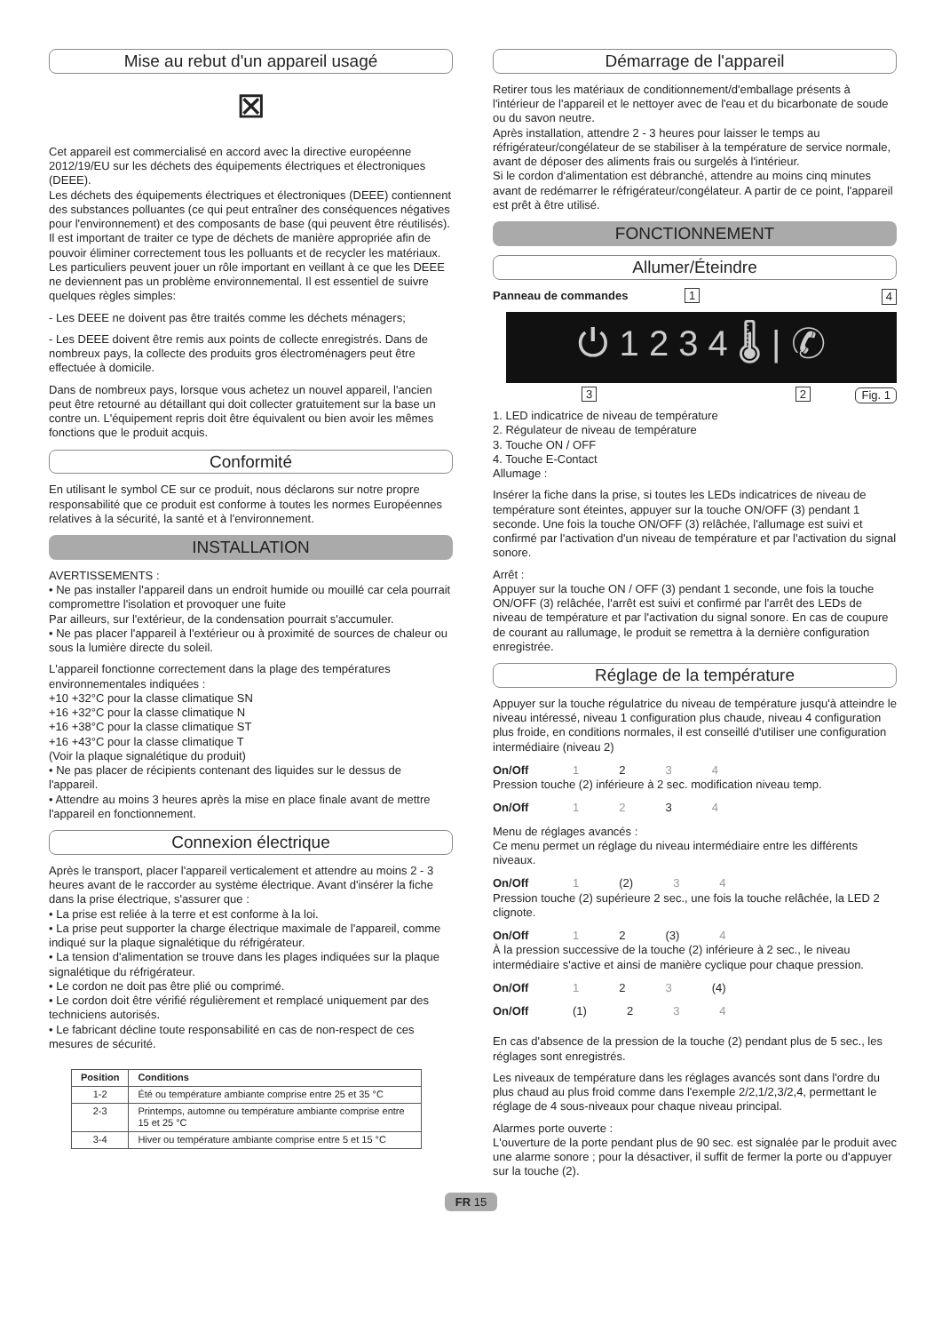Mise au rebut d'un appareil usagé
⊠
Cet appareil est commercialisé en accord avec la directive européenne 2012/19/EU sur les déchets des équipements électriques et électroniques (DEEE).
Les déchets des équipements électriques et électroniques (DEEE) contiennent des substances polluantes (ce qui peut entraîner des conséquences négatives pour l'environnement) et des composants de base (qui peuvent être réutilisés). Il est important de traiter ce type de déchets de manière appropriée afin de pouvoir éliminer correctement tous les polluants et de recycler les matériaux.
Les particuliers peuvent jouer un rôle important en veillant à ce que les DEEE ne deviennent pas un problème environnemental. Il est essentiel de suivre quelques règles simples:
- Les DEEE ne doivent pas être traités comme les déchets ménagers;
- Les DEEE doivent être remis aux points de collecte enregistrés. Dans de nombreux pays, la collecte des produits gros électroménagers peut être effectuée à domicile.
Dans de nombreux pays, lorsque vous achetez un nouvel appareil, l'ancien peut être retourné au détaillant qui doit collecter gratuitement sur la base un contre un. L'équipement repris doit être équivalent ou bien avoir les mêmes fonctions que le produit acquis.
Conformité
En utilisant le symbol CE sur ce produit, nous déclarons sur notre propre responsabilité que ce produit est conforme à toutes les normes Européennes relatives à la sécurité, la santé et à l'environnement.
INSTALLATION
AVERTISSEMENTS :
• Ne pas installer l'appareil dans un endroit humide ou mouillé car cela pourrait compromettre l'isolation et provoquer une fuite
Par ailleurs, sur l'extérieur, de la condensation pourrait s'accumuler.
• Ne pas placer l'appareil à l'extérieur ou à proximité de sources de chaleur ou sous la lumière directe du soleil.
L'appareil fonctionne correctement dans la plage des températures environnementales indiquées :
+10 +32°C pour la classe climatique SN
+16 +32°C pour la classe climatique N
+16 +38°C pour la classe climatique ST
+16 +43°C pour la classe climatique T
(Voir la plaque signalétique du produit)
• Ne pas placer de récipients contenant des liquides sur le dessus de l'appareil.
• Attendre au moins 3 heures après la mise en place finale avant de mettre l'appareil en fonctionnement.
Connexion électrique
Après le transport, placer l'appareil verticalement et attendre au moins 2 - 3 heures avant de le raccorder au système électrique. Avant d'insérer la fiche dans la prise électrique, s'assurer que :
• La prise est reliée à la terre et est conforme à la loi.
• La prise peut supporter la charge électrique maximale de l'appareil, comme indiqué sur la plaque signalétique du réfrigérateur.
• La tension d'alimentation se trouve dans les plages indiquées sur la plaque signalétique du réfrigérateur.
• Le cordon ne doit pas être plié ou comprimé.
• Le cordon doit être vérifié régulièrement et remplacé uniquement par des techniciens autorisés.
• Le fabricant décline toute responsabilité en cas de non-respect de ces mesures de sécurité.
| Position | Conditions |
| --- | --- |
| 1-2 | Été ou température ambiante comprise entre 25 et 35 °C |
| 2-3 | Printemps, automne ou température ambiante comprise entre 15 et 25 °C |
| 3-4 | Hiver ou température ambiante comprise entre 5 et 15 °C |
Démarrage de l'appareil
Retirer tous les matériaux de conditionnement/d'emballage présents à l'intérieur de l'appareil et le nettoyer avec de l'eau et du bicarbonate de soude ou du savon neutre.
Après installation, attendre 2 - 3 heures pour laisser le temps au réfrigérateur/congélateur de se stabiliser à la température de service normale, avant de déposer des aliments frais ou surgelés à l'intérieur.
Si le cordon d'alimentation est débranché, attendre au moins cinq minutes avant de redémarrer le réfrigérateur/congélateur. A partir de ce point, l'appareil est prêt à être utilisé.
FONCTIONNEMENT
Allumer/Éteindre
Panneau de commandes 1 4
⏻ 1 2 3 4 🌡 | ✆
3 2 Fig. 1
1. LED indicatrice de niveau de température
2. Régulateur de niveau de température
3. Touche ON / OFF
4. Touche E-Contact
Allumage :
Insérer la fiche dans la prise, si toutes les LEDs indicatrices de niveau de température sont éteintes, appuyer sur la touche ON/OFF (3) pendant 1 seconde. Une fois la touche ON/OFF (3) relâchée, l'allumage est suivi et confirmé par l'activation d'un niveau de température et par l'activation du signal sonore.
Arrêt :
Appuyer sur la touche ON / OFF (3) pendant 1 seconde, une fois la touche ON/OFF (3) relâchée, l'arrêt est suivi et confirmé par l'arrêt des LEDs de niveau de température et par l'activation du signal sonore. En cas de coupure de courant au rallumage, le produit se remettra à la dernière configuration enregistrée.
Réglage de la température
Appuyer sur la touche régulatrice du niveau de température jusqu'à atteindre le niveau intéressé, niveau 1 configuration plus chaude, niveau 4 configuration plus froide, en conditions normales, il est conseillé d'utiliser une configuration intermédiaire (niveau 2)
On/Off 1 2 3 4
Pression touche (2) inférieure à 2 sec. modification niveau temp.
On/Off 1 2 3 4
Menu de réglages avancés :
Ce menu permet un réglage du niveau intermédiaire entre les différents niveaux.
On/Off 1 (2) 3 4
Pression touche (2) supérieure 2 sec., une fois la touche relâchée, la LED 2 clignote.
On/Off 1 2 (3) 4
À la pression successive de la touche (2) inférieure à 2 sec., le niveau intermédiaire s'active et ainsi de manière cyclique pour chaque pression.
On/Off 1 2 3 (4)
On/Off (1) 2 3 4
En cas d'absence de la pression de la touche (2) pendant plus de 5 sec., les réglages sont enregistrés.
Les niveaux de température dans les réglages avancés sont dans l'ordre du plus chaud au plus froid comme dans l'exemple 2/2,1/2,3/2,4, permettant le réglage de 4 sous-niveaux pour chaque niveau principal.
Alarmes porte ouverte :
L'ouverture de la porte pendant plus de 90 sec. est signalée par le produit avec une alarme sonore ; pour la désactiver, il suffit de fermer la porte ou d'appuyer sur la touche (2).
FR 15